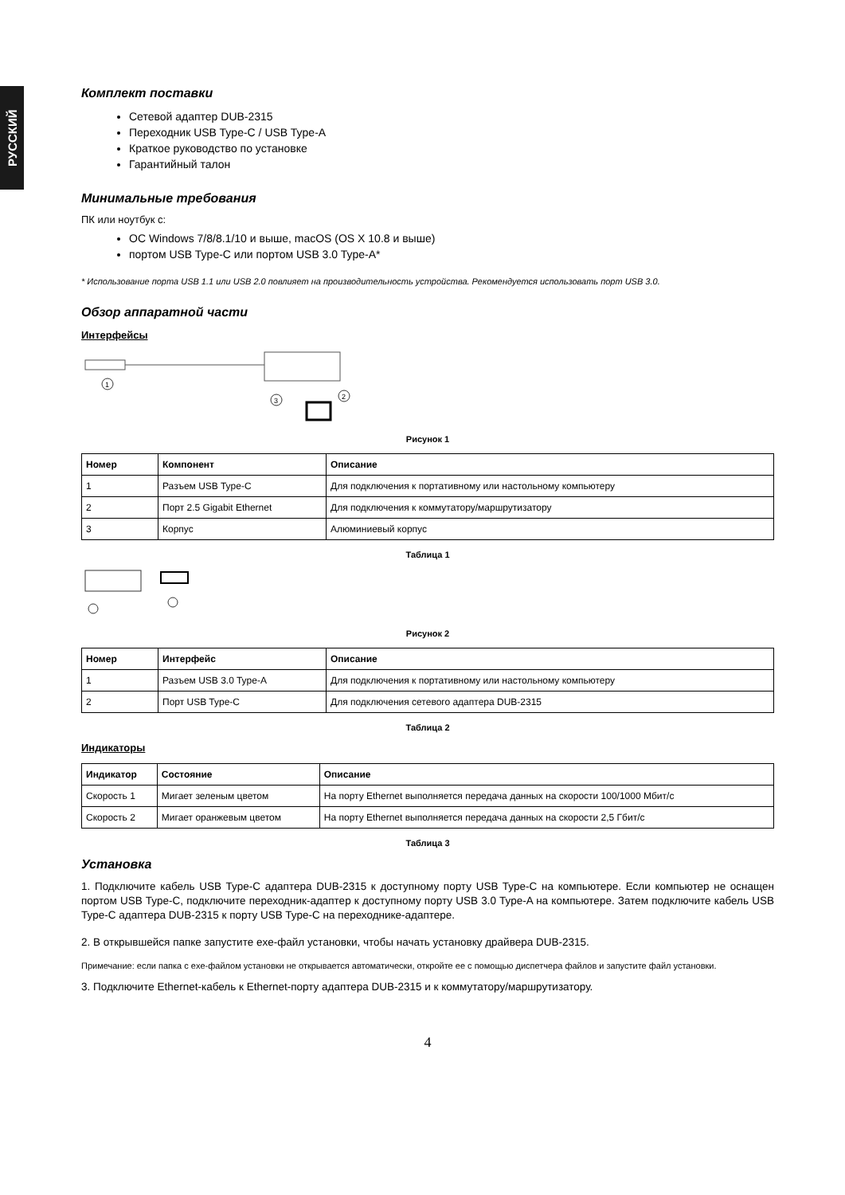РУССКИЙ
Комплект поставки
Сетевой адаптер DUB-2315
Переходник USB Type-C / USB Type-A
Краткое руководство по установке
Гарантийный талон
Минимальные требования
ПК или ноутбук с:
ОС Windows 7/8/8.1/10 и выше, macOS (OS X 10.8 и выше)
портом USB Type-C или портом USB 3.0 Type-A*
* Использование порта USB 1.1 или USB 2.0 повлияет на производительность устройства. Рекомендуется использовать порт USB 3.0.
Обзор аппаратной части
Интерфейсы
1
3
2
Рисунок 1
| Номер | Компонент | Описание |
| --- | --- | --- |
| 1 | Разъем USB Type-C | Для подключения к портативному или настольному компьютеру |
| 2 | Порт 2.5 Gigabit Ethernet | Для подключения к коммутатору/маршрутизатору |
| 3 | Корпус | Алюминиевый корпус |
Таблица 1
Рисунок 2
| Номер | Интерфейс | Описание |
| --- | --- | --- |
| 1 | Разъем USB 3.0 Type-A | Для подключения к портативному или настольному компьютеру |
| 2 | Порт USB Type-C | Для подключения сетевого адаптера DUB-2315 |
Таблица 2
Индикаторы
| Индикатор | Состояние | Описание |
| --- | --- | --- |
| Скорость 1 | Мигает зеленым цветом | На порту Ethernet выполняется передача данных на скорости 100/1000 Мбит/с |
| Скорость 2 | Мигает оранжевым цветом | На порту Ethernet выполняется передача данных на скорости 2,5 Гбит/с |
Таблица 3
Установка
1. Подключите кабель USB Type-C адаптера DUB-2315 к доступному порту USB Type-C на компьютере. Если компьютер не оснащен портом USB Type-C, подключите переходник-адаптер к доступному порту USB 3.0 Type-A на компьютере. Затем подключите кабель USB Type-C адаптера DUB-2315 к порту USB Type-C на переходнике-адаптере.
2. В открывшейся папке запустите exe-файл установки, чтобы начать установку драйвера DUB-2315.
Примечание: если папка с exe-файлом установки не открывается автоматически, откройте ее с помощью диспетчера файлов и запустите файл установки.
3. Подключите Ethernet-кабель к Ethernet-порту адаптера DUB-2315 и к коммутатору/маршрутизатору.
4